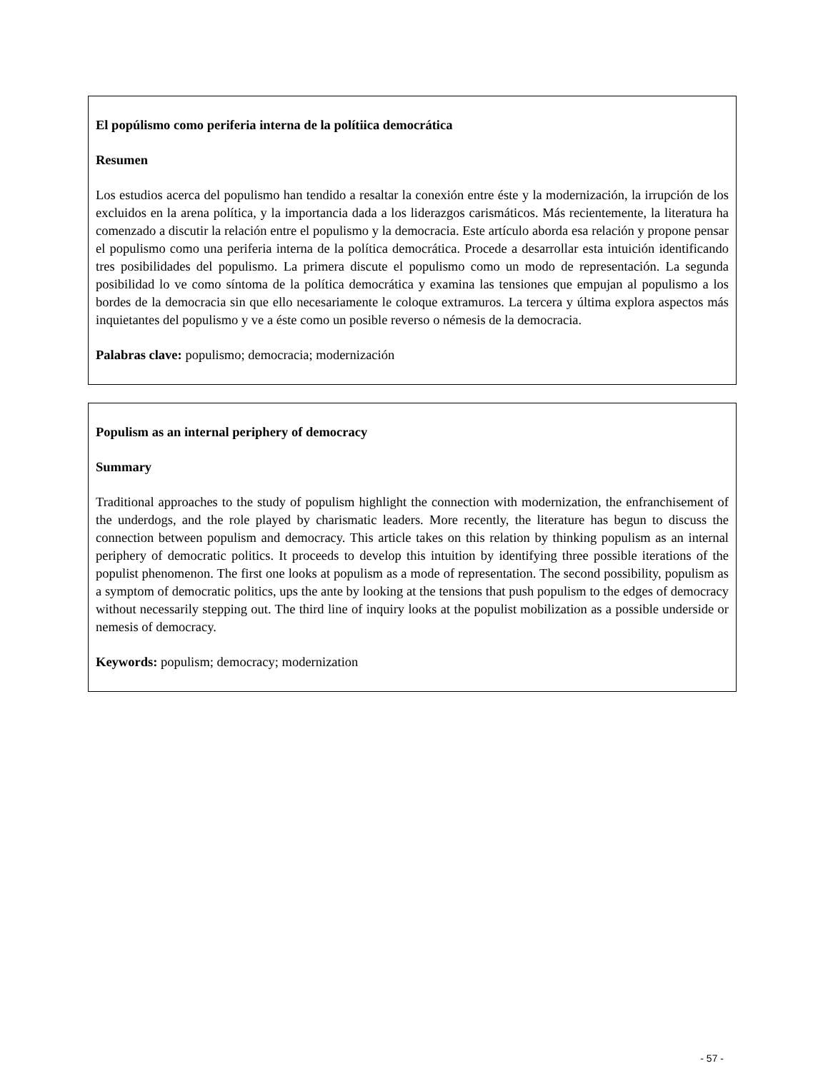El popúlismo como periferia interna de la polítiica democrática
Resumen
Los estudios acerca del populismo han tendido a resaltar la conexión entre éste y la modernización, la irrupción de los excluidos en la arena política, y la importancia dada a los liderazgos carismáticos. Más recientemente, la literatura ha comenzado a discutir la relación entre el populismo y la democracia. Este artículo aborda esa relación y propone pensar el populismo como una periferia interna de la política democrática. Procede a desarrollar esta intuición identificando tres posibilidades del populismo. La primera discute el populismo como un modo de representación. La segunda posibilidad lo ve como síntoma de la política democrática y examina las tensiones que empujan al populismo a los bordes de la democracia sin que ello necesariamente le coloque extramuros. La tercera y última explora aspectos más inquietantes del populismo y ve a éste como un posible reverso o némesis de la democracia.
Palabras clave: populismo; democracia; modernización
Populism as an internal periphery of democracy
Summary
Traditional approaches to the study of populism highlight the connection with modernization, the enfranchisement of the underdogs, and the role played by charismatic leaders. More recently, the literature has begun to discuss the connection between populism and democracy. This article takes on this relation by thinking populism as an internal periphery of democratic politics. It proceeds to develop this intuition by identifying three possible iterations of the populist phenomenon. The first one looks at populism as a mode of representation. The second possibility, populism as a symptom of democratic politics, ups the ante by looking at the tensions that push populism to the edges of democracy without necessarily stepping out. The third line of inquiry looks at the populist mobilization as a possible underside or nemesis of democracy.
Keywords: populism; democracy; modernization
- 57 -